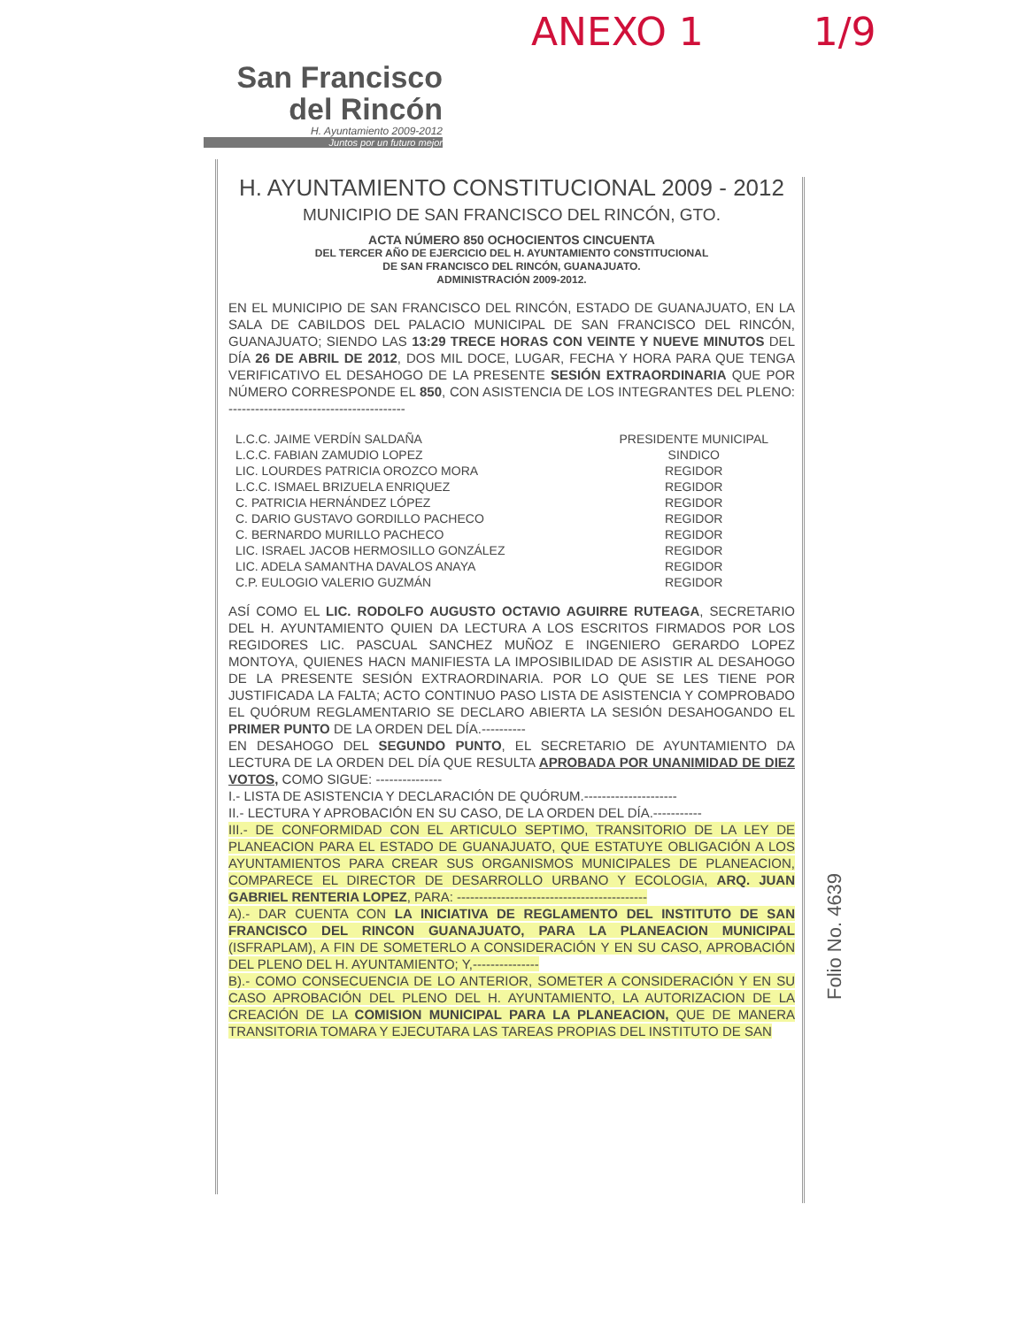ANEXO 1 1/9
San Francisco
del Rincón
H. Ayuntamiento 2009-2012
Juntos por un futuro mejor
H. AYUNTAMIENTO CONSTITUCIONAL 2009 - 2012
MUNICIPIO DE SAN FRANCISCO DEL RINCÓN, GTO.
ACTA NÚMERO 850 OCHOCIENTOS CINCUENTA
DEL TERCER AÑO DE EJERCICIO DEL H. AYUNTAMIENTO CONSTITUCIONAL
DE SAN FRANCISCO DEL RINCÓN, GUANAJUATO.
ADMINISTRACIÓN 2009-2012.
EN EL MUNICIPIO DE SAN FRANCISCO DEL RINCÓN, ESTADO DE GUANAJUATO, EN LA SALA DE CABILDOS DEL PALACIO MUNICIPAL DE SAN FRANCISCO DEL RINCÓN, GUANAJUATO; SIENDO LAS 13:29 TRECE HORAS CON VEINTE Y NUEVE MINUTOS DEL DÍA 26 DE ABRIL DE 2012, DOS MIL DOCE, LUGAR, FECHA Y HORA PARA QUE TENGA VERIFICATIVO EL DESAHOGO DE LA PRESENTE SESIÓN EXTRAORDINARIA QUE POR NÚMERO CORRESPONDE EL 850, CON ASISTENCIA DE LOS INTEGRANTES DEL PLENO: ----------------------------------------
| L.C.C. JAIME VERDÍN SALDAÑA | PRESIDENTE MUNICIPAL |
| L.C.C. FABIAN ZAMUDIO LOPEZ | SINDICO |
| LIC. LOURDES PATRICIA OROZCO MORA | REGIDOR |
| L.C.C. ISMAEL BRIZUELA ENRIQUEZ | REGIDOR |
| C. PATRICIA HERNÁNDEZ LÓPEZ | REGIDOR |
| C. DARIO GUSTAVO GORDILLO PACHECO | REGIDOR |
| C. BERNARDO MURILLO PACHECO | REGIDOR |
| LIC. ISRAEL JACOB HERMOSILLO GONZÁLEZ | REGIDOR |
| LIC. ADELA SAMANTHA DAVALOS ANAYA | REGIDOR |
| C.P. EULOGIO VALERIO GUZMÁN | REGIDOR |
ASÍ COMO EL LIC. RODOLFO AUGUSTO OCTAVIO AGUIRRE RUTEAGA, SECRETARIO DEL H. AYUNTAMIENTO QUIEN DA LECTURA A LOS ESCRITOS FIRMADOS POR LOS REGIDORES LIC. PASCUAL SANCHEZ MUÑOZ E INGENIERO GERARDO LOPEZ MONTOYA, QUIENES HACN MANIFIESTA LA IMPOSIBILIDAD DE ASISTIR AL DESAHOGO DE LA PRESENTE SESIÓN EXTRAORDINARIA. POR LO QUE SE LES TIENE POR JUSTIFICADA LA FALTA; ACTO CONTINUO PASO LISTA DE ASISTENCIA Y COMPROBADO EL QUÓRUM REGLAMENTARIO SE DECLARO ABIERTA LA SESIÓN DESAHOGANDO EL PRIMER PUNTO DE LA ORDEN DEL DÍA.----------
EN DESAHOGO DEL SEGUNDO PUNTO, EL SECRETARIO DE AYUNTAMIENTO DA LECTURA DE LA ORDEN DEL DÍA QUE RESULTA APROBADA POR UNANIMIDAD DE DIEZ VOTOS, COMO SIGUE: ---------------
I.- LISTA DE ASISTENCIA Y DECLARACIÓN DE QUÓRUM.---------------------
II.- LECTURA Y APROBACIÓN EN SU CASO, DE LA ORDEN DEL DÍA.-----------
III.- DE CONFORMIDAD CON EL ARTICULO SEPTIMO, TRANSITORIO DE LA LEY DE PLANEACION PARA EL ESTADO DE GUANAJUATO, QUE ESTATUYE OBLIGACIÓN A LOS AYUNTAMIENTOS PARA CREAR SUS ORGANISMOS MUNICIPALES DE PLANEACION, COMPARECE EL DIRECTOR DE DESARROLLO URBANO Y ECOLOGIA, ARQ. JUAN GABRIEL RENTERIA LOPEZ, PARA: -------------------------------------------
A).- DAR CUENTA CON LA INICIATIVA DE REGLAMENTO DEL INSTITUTO DE SAN FRANCISCO DEL RINCON GUANAJUATO, PARA LA PLANEACION MUNICIPAL (ISFRAPLAM), A FIN DE SOMETERLO A CONSIDERACIÓN Y EN SU CASO, APROBACIÓN DEL PLENO DEL H. AYUNTAMIENTO; Y,---------------
B).- COMO CONSECUENCIA DE LO ANTERIOR, SOMETER A CONSIDERACIÓN Y EN SU CASO APROBACIÓN DEL PLENO DEL H. AYUNTAMIENTO, LA AUTORIZACION DE LA CREACIÓN DE LA COMISION MUNICIPAL PARA LA PLANEACION, QUE DE MANERA TRANSITORIA TOMARA Y EJECUTARA LAS TAREAS PROPIAS DEL INSTITUTO DE SAN
Folio No. 4639